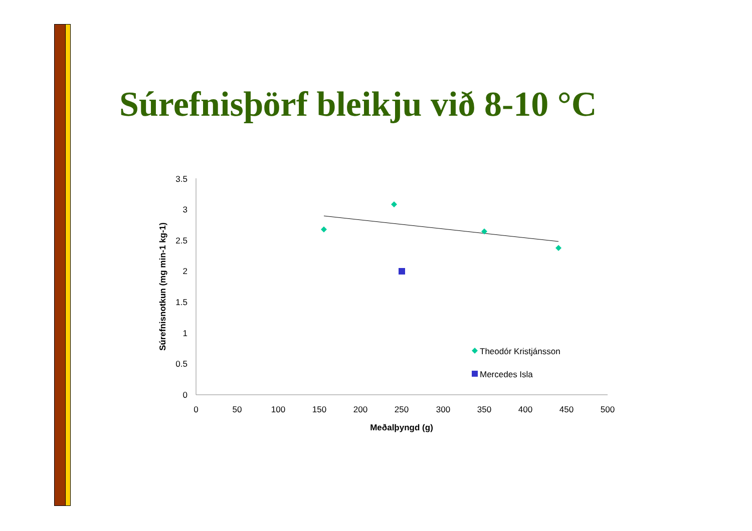Súrefnisþörf bleikju við 8-10 °C
3.5
3
2.5
2
1.5
1
0.5
0
0
50
100
150
200
250
300
350
400
450
500
Meðalþyngd (g)
Súrefnisnotkun (mg min-1 kg-1)
Theodór Kristjánsson
Mercedes Isla